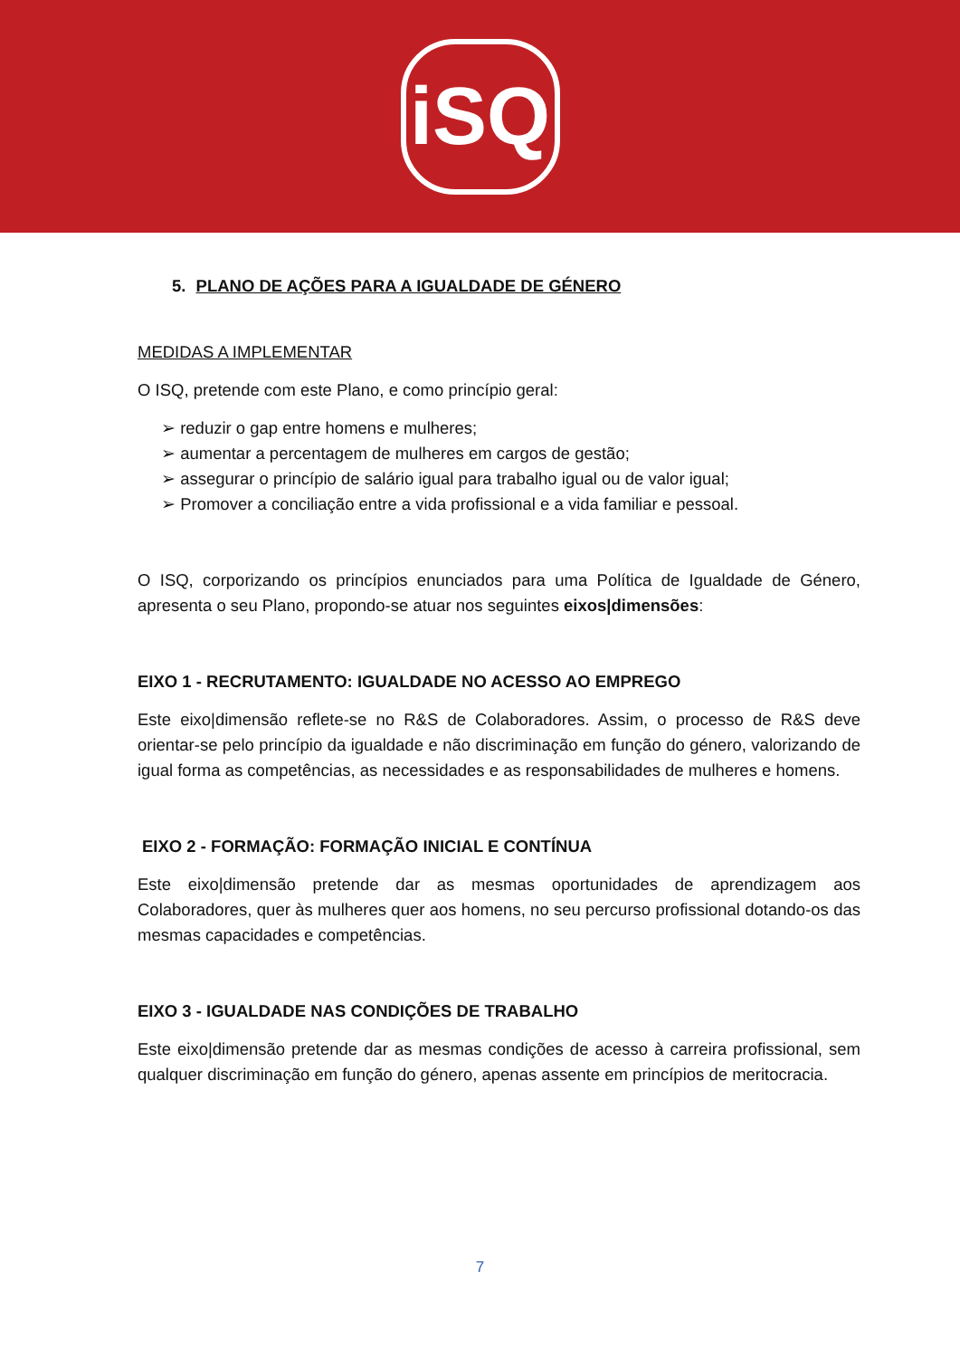iSQ
5. PLANO DE AÇÕES PARA A IGUALDADE DE GÉNERO
MEDIDAS A IMPLEMENTAR
O ISQ, pretende com este Plano, e como princípio geral:
➢ reduzir o gap entre homens e mulheres;
➢ aumentar a percentagem de mulheres em cargos de gestão;
➢ assegurar o princípio de salário igual para trabalho igual ou de valor igual;
➢ Promover a conciliação entre a vida profissional e a vida familiar e pessoal.
O ISQ, corporizando os princípios enunciados para uma Política de Igualdade de Género, apresenta o seu Plano, propondo-se atuar nos seguintes eixos|dimensões:
EIXO 1 - RECRUTAMENTO: IGUALDADE NO ACESSO AO EMPREGO
Este eixo|dimensão reflete-se no R&S de Colaboradores. Assim, o processo de R&S deve orientar-se pelo princípio da igualdade e não discriminação em função do género, valorizando de igual forma as competências, as necessidades e as responsabilidades de mulheres e homens.
EIXO 2 - FORMAÇÃO: FORMAÇÃO INICIAL E CONTÍNUA
Este eixo|dimensão pretende dar as mesmas oportunidades de aprendizagem aos Colaboradores, quer às mulheres quer aos homens, no seu percurso profissional dotando-os das mesmas capacidades e competências.
EIXO 3 - IGUALDADE NAS CONDIÇÕES DE TRABALHO
Este eixo|dimensão pretende dar as mesmas condições de acesso à carreira profissional, sem qualquer discriminação em função do género, apenas assente em princípios de meritocracia.
7